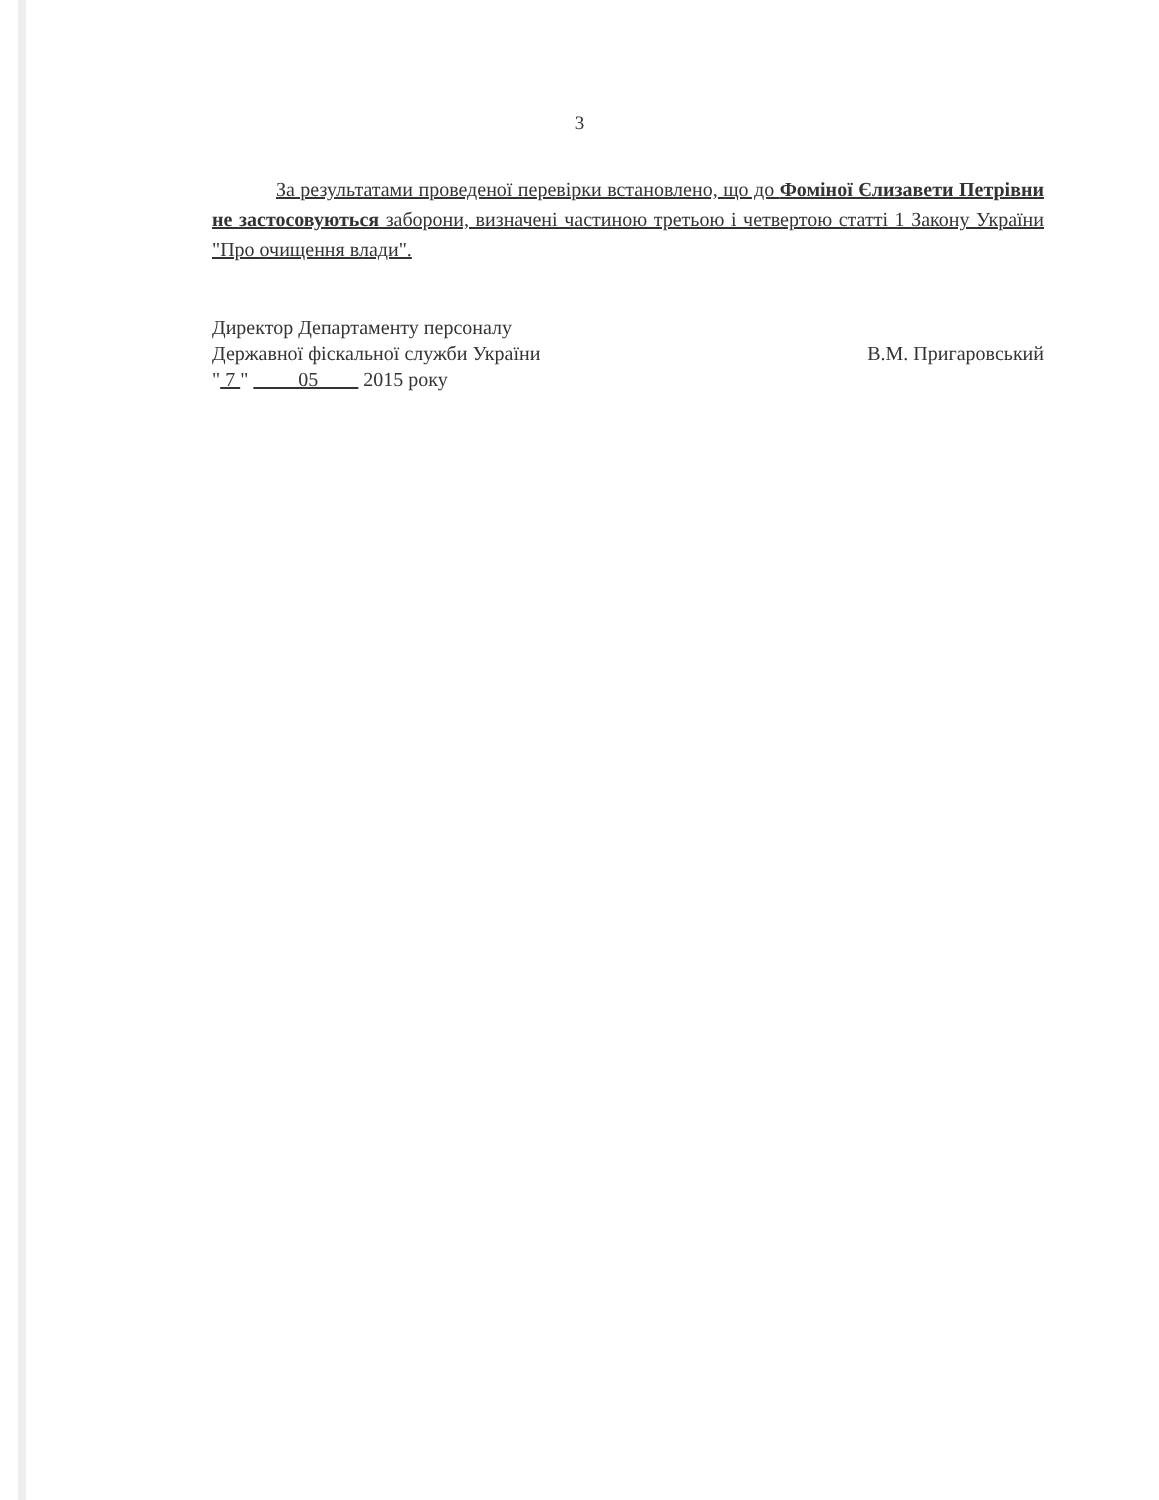3
За результатами проведеної перевірки встановлено, що до Фоміної Єлизавети Петрівни не застосовуються заборони, визначені частиною третьою і четвертою статті 1 Закону України "Про очищення влади".
Директор Департаменту персоналу
Державної фіскальної служби України
" 7 " 05 2015 року
В.М. Пригаровський